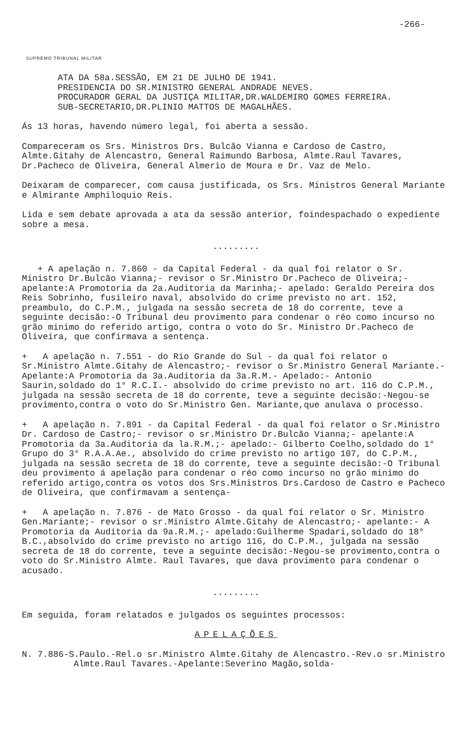-266-
SUPREMO TRIBUNAL MILITAR
ATA DA 58a.SESSÃO, EM 21 DE JULHO DE 1941.
PRESIDENCIA DO SR.MINISTRO GENERAL ANDRADE NEVES.
PROCURADOR GERAL DA JUSTIÇA MILITAR,DR.WALDEMIRO GOMES FERREIRA.
SUB-SECRETARIO,DR.PLINIO MATTOS DE MAGALHÃES.
Ás 13 horas, havendo número legal, foi aberta a sessão.
Compareceram os Srs. Ministros Drs. Bulcão Vianna e Cardoso de Castro, Almte.Gitahy de Alencastro, General Raimundo Barbosa, Almte.Raul Tavares, Dr.Pacheco de Oliveira, General Almerio de Moura e Dr. Vaz de Melo.
Deixaram de comparecer, com causa justificada, os Srs. Ministros General Mariante e Almirante Amphiloquio Reis.
Lida e sem debate aprovada a ata da sessão anterior, foindespachado o expediente sobre a mesa.
.........
+ A apelação n. 7.860 - da Capital Federal - da qual foi relator o Sr. Ministro Dr.Bulcão Vianna;- revisor o Sr.Ministro Dr.Pacheco de Oliveira;- apelante:A Promotoria da 2a.Auditoria da Marinha;- apelado: Geraldo Pereira dos Reis Sobrinho, fusileiro naval, absolvido do crime previsto no art. 152, preambulo, do C.P.M., julgada na sessão secreta de 18 do corrente, teve a seguinte decisão:-O Tribunal deu provimento para condenar o réo como incurso no grão minimo do referido artigo, contra o voto do Sr. Ministro Dr.Pacheco de Oliveira, que confirmava a sentença.
+ A apelação n. 7.551 - do Rio Grande do Sul - da qual foi relator o Sr.Ministro Almte.Gitahy de Alencastro;- revisor o Sr.Ministro General Mariante.- Apelante:A Promotoria da 3a.Auditoria da 3a.R.M.- Apelado:- Antonio Saurin,soldado do 1° R.C.I.- absolvido do crime previsto no art. 116 do C.P.M., julgada na sessão secreta de 18 do corrente, teve a seguinte decisão:-Negou-se provimento,contra o voto do Sr.Ministro Gen. Mariante,que anulava o processo.
+ A apelação n. 7.891 - da Capital Federal - da qual foi relator o Sr.Ministro Dr. Cardoso de Castro;- revisor o sr.Ministro Dr.Bulcão Vianna;- apelante:A Promotoria da 3a.Auditoria da la.R.M.;- apelado:- Gilberto Coelho,soldado do 1° Grupo do 3° R.A.A.Ae., absolvido do crime previsto no artigo 107, do C.P.M., julgada na sessão secreta de 18 do corrente, teve a seguinte decisão:-O Tribunal deu provimento á apelação para condenar o réo como incurso no grão minimo do referido artigo,contra os votos dos Srs.Ministros Drs.Cardoso de Castro e Pacheco de Oliveira, que confirmavam a sentença-
+ A apelação n. 7.876 - de Mato Grosso - da qual foi relator o Sr. Ministro Gen.Mariante;- revisor o sr.Ministro Almte.Gitahy de Alencastro;- apelante:- A Promotoria da Auditoria da 9a.R.M.;- apelado:Guilherme Spadari,soldado do 18° B.C.,absolvido do crime previsto no artigo 116, do C.P.M., julgada na sessão secreta de 18 do corrente, teve a seguinte decisão:-Negou-se provimento,contra o voto do Sr.Ministro Almte. Raul Tavares, que dava provimento para condenar o acusado.
.........
Em seguida, foram relatados e julgados os seguintes processos:
APELAÇÕES
N. 7.886-S.Paulo.-Rel.o sr.Ministro Almte.Gitahy de Alencastro.-Rev.o sr.Ministro Almte.Raul Tavares.-Apelante:Severino Magão,solda-